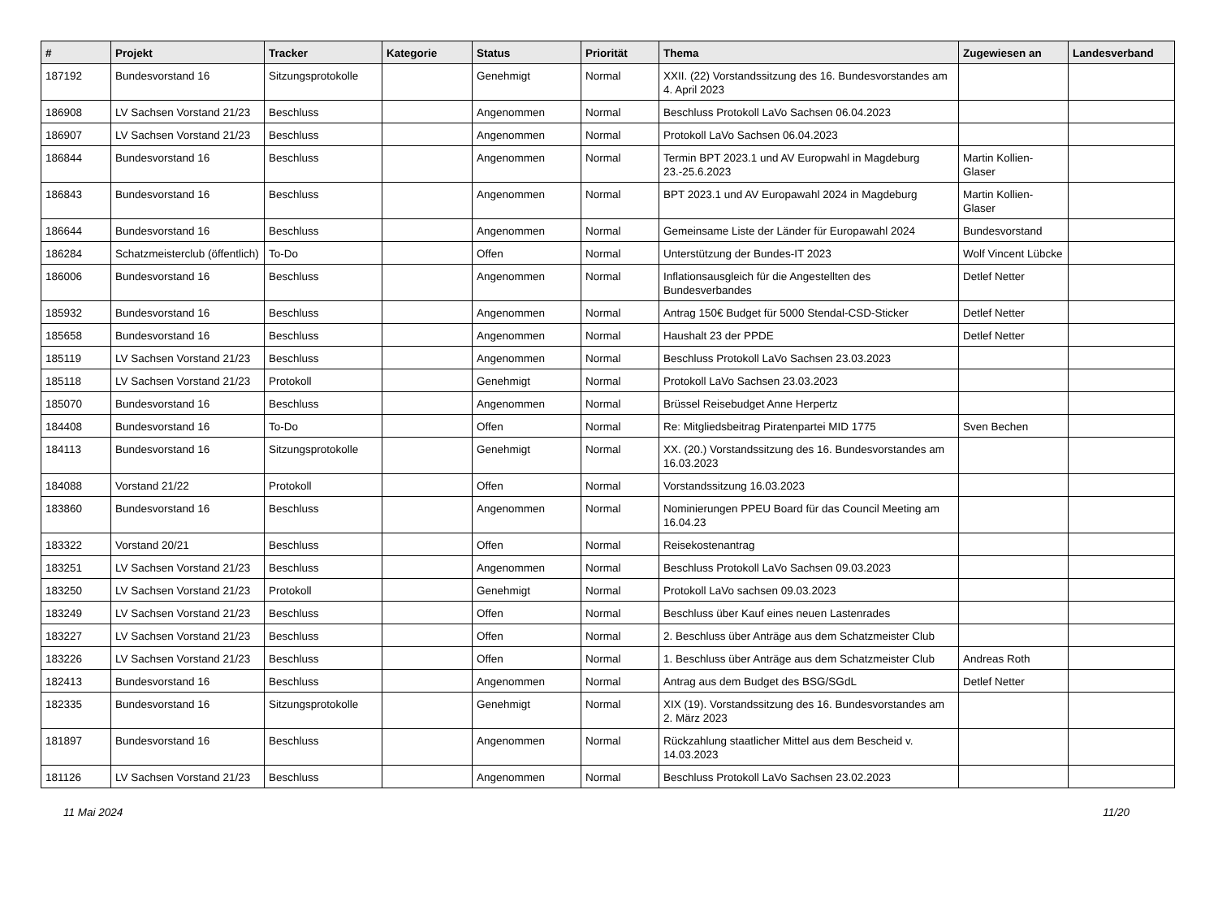| # | Projekt | Tracker | Kategorie | Status | Priorität | Thema | Zugewiesen an | Landesverband |
| --- | --- | --- | --- | --- | --- | --- | --- | --- |
| 187192 | Bundesvorstand 16 | Sitzungsprotokolle | | Genehmigt | Normal | XXII. (22) Vorstandssitzung des 16. Bundesvorstandes am 4. April 2023 | | |
| 186908 | LV Sachsen Vorstand 21/23 | Beschluss | | Angenommen | Normal | Beschluss Protokoll LaVo Sachsen 06.04.2023 | | |
| 186907 | LV Sachsen Vorstand 21/23 | Beschluss | | Angenommen | Normal | Protokoll LaVo Sachsen 06.04.2023 | | |
| 186844 | Bundesvorstand 16 | Beschluss | | Angenommen | Normal | Termin BPT 2023.1 und AV Europwahl in Magdeburg 23.-25.6.2023 | Martin Kollien-Glaser | |
| 186843 | Bundesvorstand 16 | Beschluss | | Angenommen | Normal | BPT 2023.1 und AV Europawahl 2024 in Magdeburg | Martin Kollien-Glaser | |
| 186644 | Bundesvorstand 16 | Beschluss | | Angenommen | Normal | Gemeinsame Liste der Länder für Europawahl 2024 | Bundesvorstand | |
| 186284 | Schatzmeisterclub (öffentlich) | To-Do | | Offen | Normal | Unterstützung der Bundes-IT 2023 | Wolf Vincent Lübcke | |
| 186006 | Bundesvorstand 16 | Beschluss | | Angenommen | Normal | Inflationsausgleich für die Angestellten des Bundesverbandes | Detlef Netter | |
| 185932 | Bundesvorstand 16 | Beschluss | | Angenommen | Normal | Antrag 150€ Budget für 5000 Stendal-CSD-Sticker | Detlef Netter | |
| 185658 | Bundesvorstand 16 | Beschluss | | Angenommen | Normal | Haushalt 23 der PPDE | Detlef Netter | |
| 185119 | LV Sachsen Vorstand 21/23 | Beschluss | | Angenommen | Normal | Beschluss Protokoll LaVo Sachsen 23.03.2023 | | |
| 185118 | LV Sachsen Vorstand 21/23 | Protokoll | | Genehmigt | Normal | Protokoll LaVo Sachsen 23.03.2023 | | |
| 185070 | Bundesvorstand 16 | Beschluss | | Angenommen | Normal | Brüssel Reisebudget Anne Herpertz | | |
| 184408 | Bundesvorstand 16 | To-Do | | Offen | Normal | Re: Mitgliedsbeitrag Piratenpartei MID 1775 | Sven Bechen | |
| 184113 | Bundesvorstand 16 | Sitzungsprotokolle | | Genehmigt | Normal | XX. (20.) Vorstandssitzung des 16. Bundesvorstandes am 16.03.2023 | | |
| 184088 | Vorstand 21/22 | Protokoll | | Offen | Normal | Vorstandssitzung 16.03.2023 | | |
| 183860 | Bundesvorstand 16 | Beschluss | | Angenommen | Normal | Nominierungen PPEU Board für das Council Meeting am 16.04.23 | | |
| 183322 | Vorstand 20/21 | Beschluss | | Offen | Normal | Reisekostenantrag | | |
| 183251 | LV Sachsen Vorstand 21/23 | Beschluss | | Angenommen | Normal | Beschluss Protokoll LaVo Sachsen 09.03.2023 | | |
| 183250 | LV Sachsen Vorstand 21/23 | Protokoll | | Genehmigt | Normal | Protokoll LaVo sachsen 09.03.2023 | | |
| 183249 | LV Sachsen Vorstand 21/23 | Beschluss | | Offen | Normal | Beschluss über Kauf eines neuen Lastenrades | | |
| 183227 | LV Sachsen Vorstand 21/23 | Beschluss | | Offen | Normal | 2. Beschluss über Anträge aus dem Schatzmeister Club | | |
| 183226 | LV Sachsen Vorstand 21/23 | Beschluss | | Offen | Normal | 1. Beschluss über Anträge aus dem Schatzmeister Club | Andreas Roth | |
| 182413 | Bundesvorstand 16 | Beschluss | | Angenommen | Normal | Antrag aus dem Budget des BSG/SGdL | Detlef Netter | |
| 182335 | Bundesvorstand 16 | Sitzungsprotokolle | | Genehmigt | Normal | XIX (19). Vorstandssitzung des 16. Bundesvorstandes am 2. März 2023 | | |
| 181897 | Bundesvorstand 16 | Beschluss | | Angenommen | Normal | Rückzahlung staatlicher Mittel aus dem Bescheid v. 14.03.2023 | | |
| 181126 | LV Sachsen Vorstand 21/23 | Beschluss | | Angenommen | Normal | Beschluss Protokoll LaVo Sachsen 23.02.2023 | | |
11 Mai 2024 11/20